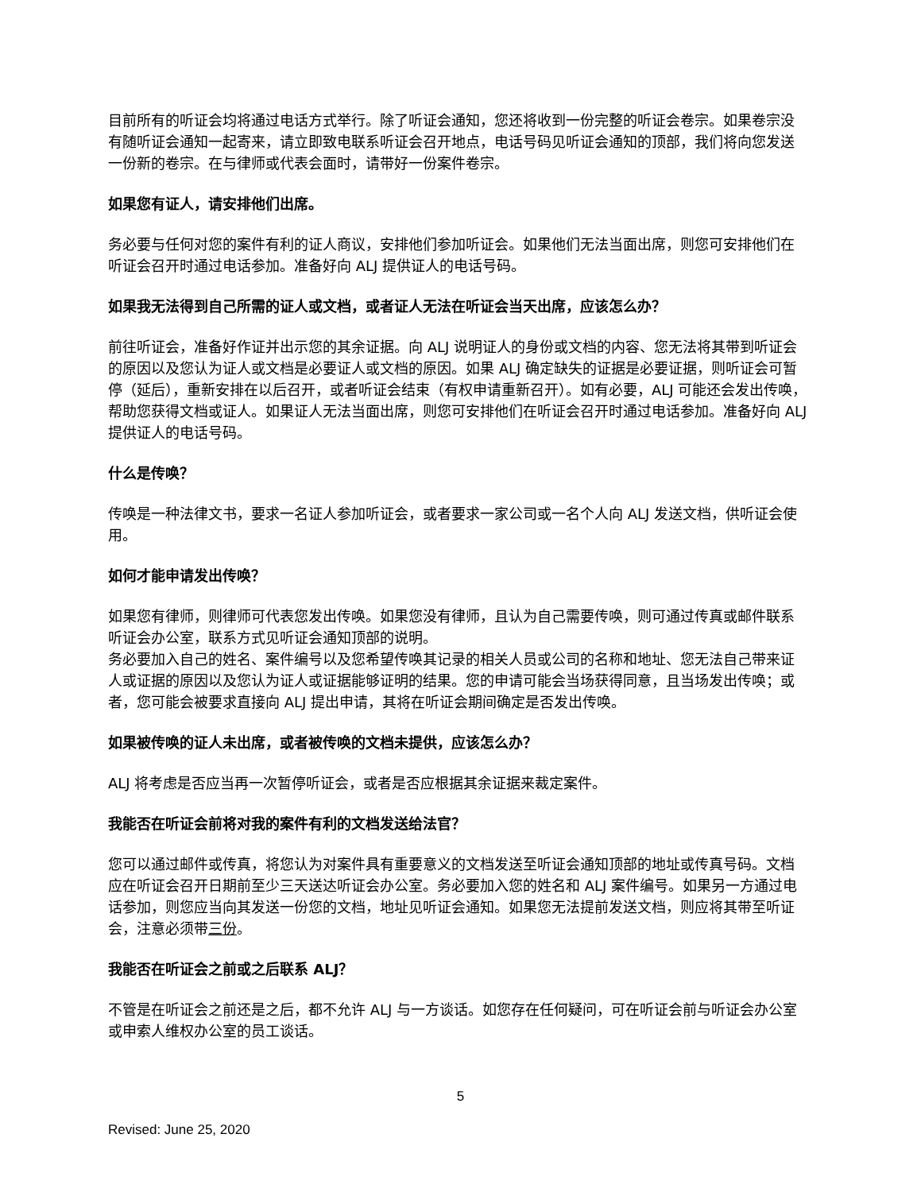目前所有的听证会均将通过电话方式举行。除了听证会通知，您还将收到一份完整的听证会卷宗。如果卷宗没有随听证会通知一起寄来，请立即致电联系听证会召开地点，电话号码见听证会通知的顶部，我们将向您发送一份新的卷宗。在与律师或代表会面时，请带好一份案件卷宗。
如果您有证人，请安排他们出席。
务必要与任何对您的案件有利的证人商议，安排他们参加听证会。如果他们无法当面出席，则您可安排他们在听证会召开时通过电话参加。准备好向 ALJ 提供证人的电话号码。
如果我无法得到自己所需的证人或文档，或者证人无法在听证会当天出席，应该怎么办？
前往听证会，准备好作证并出示您的其余证据。向 ALJ 说明证人的身份或文档的内容、您无法将其带到听证会的原因以及您认为证人或文档是必要证人或文档的原因。如果 ALJ 确定缺失的证据是必要证据，则听证会可暂停（延后），重新安排在以后召开，或者听证会结束（有权申请重新召开）。如有必要，ALJ 可能还会发出传唤，帮助您获得文档或证人。如果证人无法当面出席，则您可安排他们在听证会召开时通过电话参加。准备好向 ALJ 提供证人的电话号码。
什么是传唤？
传唤是一种法律文书，要求一名证人参加听证会，或者要求一家公司或一名个人向 ALJ 发送文档，供听证会使用。
如何才能申请发出传唤？
如果您有律师，则律师可代表您发出传唤。如果您没有律师，且认为自己需要传唤，则可通过传真或邮件联系听证会办公室，联系方式见听证会通知顶部的说明。
务必要加入自己的姓名、案件编号以及您希望传唤其记录的相关人员或公司的名称和地址、您无法自己带来证人或证据的原因以及您认为证人或证据能够证明的结果。您的申请可能会当场获得同意，且当场发出传唤；或者，您可能会被要求直接向 ALJ 提出申请，其将在听证会期间确定是否发出传唤。
如果被传唤的证人未出席，或者被传唤的文档未提供，应该怎么办？
ALJ 将考虑是否应当再一次暂停听证会，或者是否应根据其余证据来裁定案件。
我能否在听证会前将对我的案件有利的文档发送给法官？
您可以通过邮件或传真，将您认为对案件具有重要意义的文档发送至听证会通知顶部的地址或传真号码。文档应在听证会召开日期前至少三天送达听证会办公室。务必要加入您的姓名和 ALJ 案件编号。如果另一方通过电话参加，则您应当向其发送一份您的文档，地址见听证会通知。如果您无法提前发送文档，则应将其带至听证会，注意必须带三份。
我能否在听证会之前或之后联系 ALJ？
不管是在听证会之前还是之后，都不允许 ALJ 与一方谈话。如您存在任何疑问，可在听证会前与听证会办公室或申索人维权办公室的员工谈话。
5
Revised: June 25, 2020